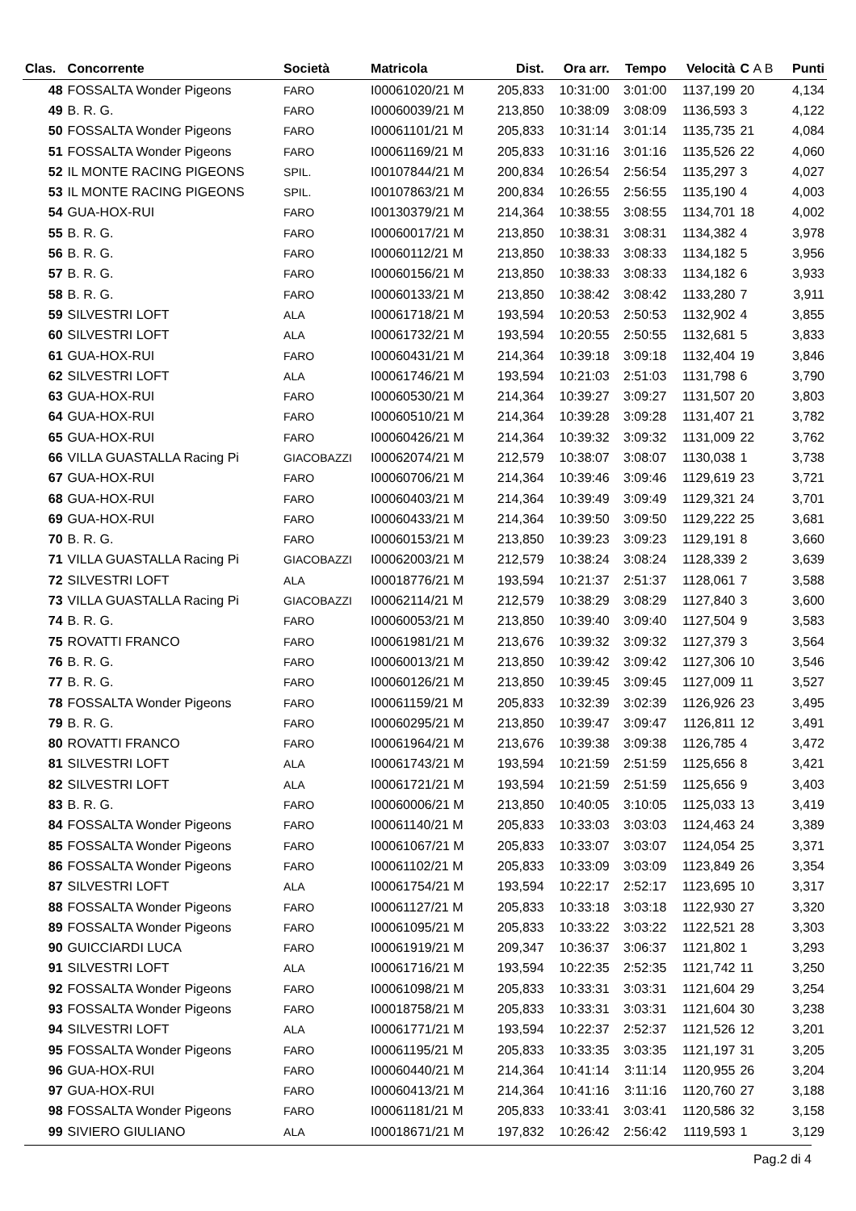| Clas. | Concorrente | Società | Matricola | Dist. | Ora arr. | Tempo | Velocità | C A B | Punti |
| --- | --- | --- | --- | --- | --- | --- | --- | --- | --- |
| 48 | FOSSALTA Wonder Pigeons | FARO | I00061020/21 M | 205,833 | 10:31:00 | 3:01:00 | 1137,199 | 20 | 4,134 |
| 49 | B. R. G. | FARO | I00060039/21 M | 213,850 | 10:38:09 | 3:08:09 | 1136,593 | 3 | 4,122 |
| 50 | FOSSALTA Wonder Pigeons | FARO | I00061101/21 M | 205,833 | 10:31:14 | 3:01:14 | 1135,735 | 21 | 4,084 |
| 51 | FOSSALTA Wonder Pigeons | FARO | I00061169/21 M | 205,833 | 10:31:16 | 3:01:16 | 1135,526 | 22 | 4,060 |
| 52 | IL MONTE RACING PIGEONS | SPIL. | I00107844/21 M | 200,834 | 10:26:54 | 2:56:54 | 1135,297 | 3 | 4,027 |
| 53 | IL MONTE RACING PIGEONS | SPIL. | I00107863/21 M | 200,834 | 10:26:55 | 2:56:55 | 1135,190 | 4 | 4,003 |
| 54 | GUA-HOX-RUI | FARO | I00130379/21 M | 214,364 | 10:38:55 | 3:08:55 | 1134,701 | 18 | 4,002 |
| 55 | B. R. G. | FARO | I00060017/21 M | 213,850 | 10:38:31 | 3:08:31 | 1134,382 | 4 | 3,978 |
| 56 | B. R. G. | FARO | I00060112/21 M | 213,850 | 10:38:33 | 3:08:33 | 1134,182 | 5 | 3,956 |
| 57 | B. R. G. | FARO | I00060156/21 M | 213,850 | 10:38:33 | 3:08:33 | 1134,182 | 6 | 3,933 |
| 58 | B. R. G. | FARO | I00060133/21 M | 213,850 | 10:38:42 | 3:08:42 | 1133,280 | 7 | 3,911 |
| 59 | SILVESTRI LOFT | ALA | I00061718/21 M | 193,594 | 10:20:53 | 2:50:53 | 1132,902 | 4 | 3,855 |
| 60 | SILVESTRI LOFT | ALA | I00061732/21 M | 193,594 | 10:20:55 | 2:50:55 | 1132,681 | 5 | 3,833 |
| 61 | GUA-HOX-RUI | FARO | I00060431/21 M | 214,364 | 10:39:18 | 3:09:18 | 1132,404 | 19 | 3,846 |
| 62 | SILVESTRI LOFT | ALA | I00061746/21 M | 193,594 | 10:21:03 | 2:51:03 | 1131,798 | 6 | 3,790 |
| 63 | GUA-HOX-RUI | FARO | I00060530/21 M | 214,364 | 10:39:27 | 3:09:27 | 1131,507 | 20 | 3,803 |
| 64 | GUA-HOX-RUI | FARO | I00060510/21 M | 214,364 | 10:39:28 | 3:09:28 | 1131,407 | 21 | 3,782 |
| 65 | GUA-HOX-RUI | FARO | I00060426/21 M | 214,364 | 10:39:32 | 3:09:32 | 1131,009 | 22 | 3,762 |
| 66 | VILLA GUASTALLA Racing Pi | GIACOBAZZI | I00062074/21 M | 212,579 | 10:38:07 | 3:08:07 | 1130,038 | 1 | 3,738 |
| 67 | GUA-HOX-RUI | FARO | I00060706/21 M | 214,364 | 10:39:46 | 3:09:46 | 1129,619 | 23 | 3,721 |
| 68 | GUA-HOX-RUI | FARO | I00060403/21 M | 214,364 | 10:39:49 | 3:09:49 | 1129,321 | 24 | 3,701 |
| 69 | GUA-HOX-RUI | FARO | I00060433/21 M | 214,364 | 10:39:50 | 3:09:50 | 1129,222 | 25 | 3,681 |
| 70 | B. R. G. | FARO | I00060153/21 M | 213,850 | 10:39:23 | 3:09:23 | 1129,191 | 8 | 3,660 |
| 71 | VILLA GUASTALLA Racing Pi | GIACOBAZZI | I00062003/21 M | 212,579 | 10:38:24 | 3:08:24 | 1128,339 | 2 | 3,639 |
| 72 | SILVESTRI LOFT | ALA | I00018776/21 M | 193,594 | 10:21:37 | 2:51:37 | 1128,061 | 7 | 3,588 |
| 73 | VILLA GUASTALLA Racing Pi | GIACOBAZZI | I00062114/21 M | 212,579 | 10:38:29 | 3:08:29 | 1127,840 | 3 | 3,600 |
| 74 | B. R. G. | FARO | I00060053/21 M | 213,850 | 10:39:40 | 3:09:40 | 1127,504 | 9 | 3,583 |
| 75 | ROVATTI FRANCO | FARO | I00061981/21 M | 213,676 | 10:39:32 | 3:09:32 | 1127,379 | 3 | 3,564 |
| 76 | B. R. G. | FARO | I00060013/21 M | 213,850 | 10:39:42 | 3:09:42 | 1127,306 | 10 | 3,546 |
| 77 | B. R. G. | FARO | I00060126/21 M | 213,850 | 10:39:45 | 3:09:45 | 1127,009 | 11 | 3,527 |
| 78 | FOSSALTA Wonder Pigeons | FARO | I00061159/21 M | 205,833 | 10:32:39 | 3:02:39 | 1126,926 | 23 | 3,495 |
| 79 | B. R. G. | FARO | I00060295/21 M | 213,850 | 10:39:47 | 3:09:47 | 1126,811 | 12 | 3,491 |
| 80 | ROVATTI FRANCO | FARO | I00061964/21 M | 213,676 | 10:39:38 | 3:09:38 | 1126,785 | 4 | 3,472 |
| 81 | SILVESTRI LOFT | ALA | I00061743/21 M | 193,594 | 10:21:59 | 2:51:59 | 1125,656 | 8 | 3,421 |
| 82 | SILVESTRI LOFT | ALA | I00061721/21 M | 193,594 | 10:21:59 | 2:51:59 | 1125,656 | 9 | 3,403 |
| 83 | B. R. G. | FARO | I00060006/21 M | 213,850 | 10:40:05 | 3:10:05 | 1125,033 | 13 | 3,419 |
| 84 | FOSSALTA Wonder Pigeons | FARO | I00061140/21 M | 205,833 | 10:33:03 | 3:03:03 | 1124,463 | 24 | 3,389 |
| 85 | FOSSALTA Wonder Pigeons | FARO | I00061067/21 M | 205,833 | 10:33:07 | 3:03:07 | 1124,054 | 25 | 3,371 |
| 86 | FOSSALTA Wonder Pigeons | FARO | I00061102/21 M | 205,833 | 10:33:09 | 3:03:09 | 1123,849 | 26 | 3,354 |
| 87 | SILVESTRI LOFT | ALA | I00061754/21 M | 193,594 | 10:22:17 | 2:52:17 | 1123,695 | 10 | 3,317 |
| 88 | FOSSALTA Wonder Pigeons | FARO | I00061127/21 M | 205,833 | 10:33:18 | 3:03:18 | 1122,930 | 27 | 3,320 |
| 89 | FOSSALTA Wonder Pigeons | FARO | I00061095/21 M | 205,833 | 10:33:22 | 3:03:22 | 1122,521 | 28 | 3,303 |
| 90 | GUICCIARDI LUCA | FARO | I00061919/21 M | 209,347 | 10:36:37 | 3:06:37 | 1121,802 | 1 | 3,293 |
| 91 | SILVESTRI LOFT | ALA | I00061716/21 M | 193,594 | 10:22:35 | 2:52:35 | 1121,742 | 11 | 3,250 |
| 92 | FOSSALTA Wonder Pigeons | FARO | I00061098/21 M | 205,833 | 10:33:31 | 3:03:31 | 1121,604 | 29 | 3,254 |
| 93 | FOSSALTA Wonder Pigeons | FARO | I00018758/21 M | 205,833 | 10:33:31 | 3:03:31 | 1121,604 | 30 | 3,238 |
| 94 | SILVESTRI LOFT | ALA | I00061771/21 M | 193,594 | 10:22:37 | 2:52:37 | 1121,526 | 12 | 3,201 |
| 95 | FOSSALTA Wonder Pigeons | FARO | I00061195/21 M | 205,833 | 10:33:35 | 3:03:35 | 1121,197 | 31 | 3,205 |
| 96 | GUA-HOX-RUI | FARO | I00060440/21 M | 214,364 | 10:41:14 | 3:11:14 | 1120,955 | 26 | 3,204 |
| 97 | GUA-HOX-RUI | FARO | I00060413/21 M | 214,364 | 10:41:16 | 3:11:16 | 1120,760 | 27 | 3,188 |
| 98 | FOSSALTA Wonder Pigeons | FARO | I00061181/21 M | 205,833 | 10:33:41 | 3:03:41 | 1120,586 | 32 | 3,158 |
| 99 | SIVIERO GIULIANO | ALA | I00018671/21 M | 197,832 | 10:26:42 | 2:56:42 | 1119,593 | 1 | 3,129 |
Pag.2 di 4